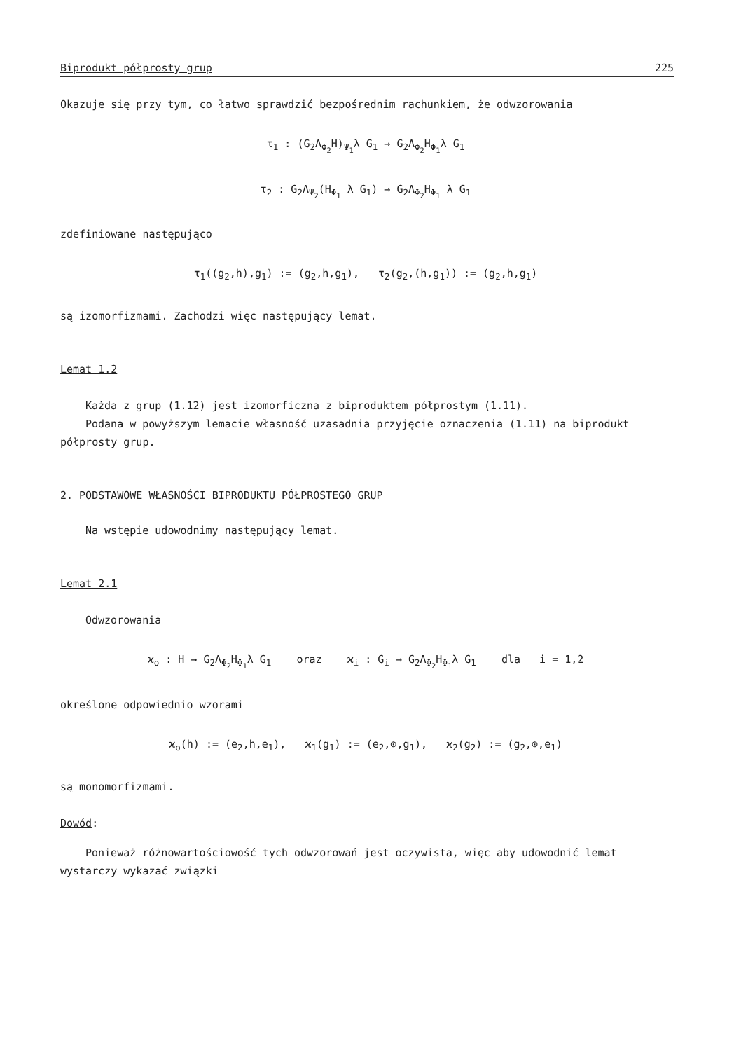Biprodukt półprosty grup 225
Okazuje się przy tym, co łatwo sprawdzić bezpośrednim rachunkiem, że odwzorowania
τ<sub>1</sub> : (G<sub>2</sub>Λ<sub>Φ<sub>2</sub></sub>H)<sub>Ψ<sub>1</sub></sub>λ G<sub>1</sub> → G<sub>2</sub>Λ<sub>Φ<sub>2</sub></sub>H<sub>Φ<sub>1</sub></sub>λ G<sub>1</sub>
τ<sub>2</sub> : G<sub>2</sub>Λ<sub>Ψ<sub>2</sub></sub>(H<sub>Φ<sub>1</sub></sub> λ G<sub>1</sub>) → G<sub>2</sub>Λ<sub>Φ<sub>2</sub></sub>H<sub>Φ<sub>1</sub></sub> λ G<sub>1</sub>
zdefiniowane następująco
τ<sub>1</sub>((g<sub>2</sub>,h),g<sub>1</sub>) := (g<sub>2</sub>,h,g<sub>1</sub>), τ<sub>2</sub>(g<sub>2</sub>,(h,g<sub>1</sub>)) := (g<sub>2</sub>,h,g<sub>1</sub>)
są izomorfizmami. Zachodzi więc następujący lemat.
Lemat 1.2
Każda z grup (1.12) jest izomorficzna z biproduktem półprostym (1.11).
Podana w powyższym lemacie własność uzasadnia przyjęcie oznaczenia (1.11) na biprodukt półprosty grup.
2. PODSTAWOWE WŁASNOŚCI BIPRODUKTU PÓŁPROSTEGO GRUP
Na wstępie udowodnimy następujący lemat.
Lemat 2.1
Odwzorowania
ϰ<sub>o</sub> : H → G<sub>2</sub>Λ<sub>Φ<sub>2</sub></sub>H<sub>Φ<sub>1</sub></sub>λ G<sub>1</sub> oraz ϰ<sub>i</sub> : G<sub>i</sub> → G<sub>2</sub>Λ<sub>Φ<sub>2</sub></sub>H<sub>Φ<sub>1</sub></sub>λ G<sub>1</sub> dla i = 1,2
określone odpowiednio wzorami
ϰ<sub>o</sub>(h) := (e<sub>2</sub>,h,e<sub>1</sub>), ϰ<sub>1</sub>(g<sub>1</sub>) := (e<sub>2</sub>,⊙,g<sub>1</sub>), ϰ<sub>2</sub>(g<sub>2</sub>) := (g<sub>2</sub>,⊙,e<sub>1</sub>)
są monomorfizmami.
Dowód:
Ponieważ różnowartościowość tych odwzorowań jest oczywista, więc aby udowodnić lemat wystarczy wykazać związki